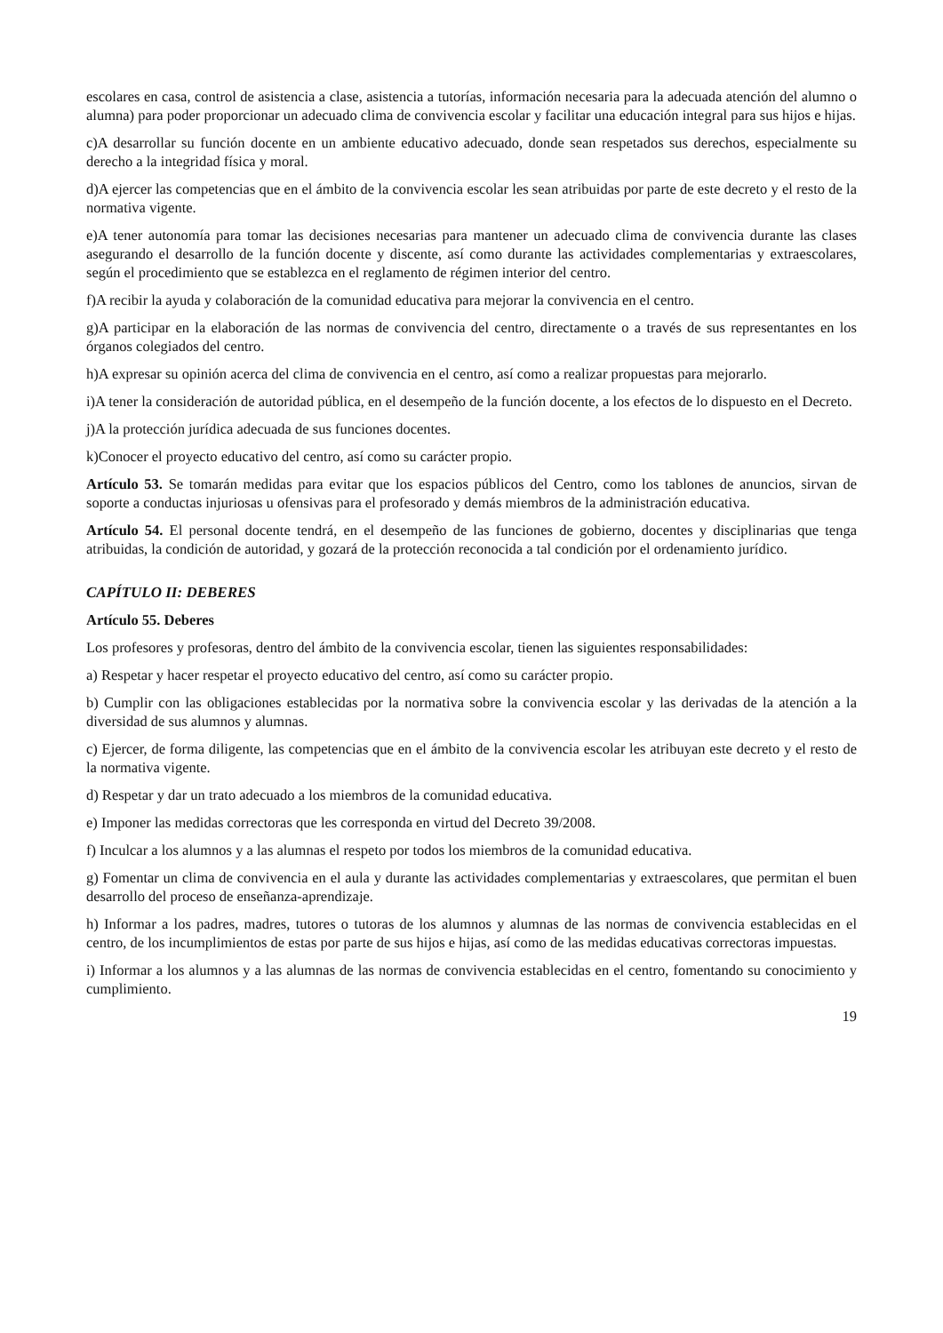escolares en casa, control de asistencia a clase, asistencia a tutorías, información necesaria para la adecuada atención del alumno o alumna) para poder proporcionar un adecuado clima de convivencia escolar y facilitar una educación integral para sus hijos e hijas.
c)A desarrollar su función docente en un ambiente educativo adecuado, donde sean respetados sus derechos, especialmente su derecho a la integridad física y moral.
d)A ejercer las competencias que en el ámbito de la convivencia escolar les sean atribuidas por parte de este decreto y el resto de la normativa vigente.
e)A tener autonomía para tomar las decisiones necesarias para mantener un adecuado clima de convivencia durante las clases asegurando el desarrollo de la función docente y discente, así como durante las actividades complementarias y extraescolares, según el procedimiento que se establezca en el reglamento de régimen interior del centro.
f)A recibir la ayuda y colaboración de la comunidad educativa para mejorar la convivencia en el centro.
g)A participar en la elaboración de las normas de convivencia del centro, directamente o a través de sus representantes en los órganos colegiados del centro.
h)A expresar su opinión acerca del clima de convivencia en el centro, así como a realizar propuestas para mejorarlo.
i)A tener la consideración de autoridad pública, en el desempeño de la función docente, a los efectos de lo dispuesto en el Decreto.
j)A la protección jurídica adecuada de sus funciones docentes.
k)Conocer el proyecto educativo del centro, así como su carácter propio.
Artículo 53. Se tomarán medidas para evitar que los espacios públicos del Centro, como los tablones de anuncios, sirvan de soporte a conductas injuriosas u ofensivas para el profesorado y demás miembros de la administración educativa.
Artículo 54. El personal docente tendrá, en el desempeño de las funciones de gobierno, docentes y disciplinarias que tenga atribuidas, la condición de autoridad, y gozará de la protección reconocida a tal condición por el ordenamiento jurídico.
CAPÍTULO II: DEBERES
Artículo 55. Deberes
Los profesores y profesoras, dentro del ámbito de la convivencia escolar, tienen las siguientes responsabilidades:
a) Respetar y hacer respetar el proyecto educativo del centro, así como su carácter propio.
b) Cumplir con las obligaciones establecidas por la normativa sobre la convivencia escolar y las derivadas de la atención a la diversidad de sus alumnos y alumnas.
c) Ejercer, de forma diligente, las competencias que en el ámbito de la convivencia escolar les atribuyan este decreto y el resto de la normativa vigente.
d) Respetar y dar un trato adecuado a los miembros de la comunidad educativa.
e) Imponer las medidas correctoras que les corresponda en virtud del Decreto 39/2008.
f) Inculcar a los alumnos y a las alumnas el respeto por todos los miembros de la comunidad educativa.
g) Fomentar un clima de convivencia en el aula y durante las actividades complementarias y extraescolares, que permitan el buen desarrollo del proceso de enseñanza-aprendizaje.
h) Informar a los padres, madres, tutores o tutoras de los alumnos y alumnas de las normas de convivencia establecidas en el centro, de los incumplimientos de estas por parte de sus hijos e hijas, así como de las medidas educativas correctoras impuestas.
i) Informar a los alumnos y a las alumnas de las normas de convivencia establecidas en el centro, fomentando su conocimiento y cumplimiento.
19